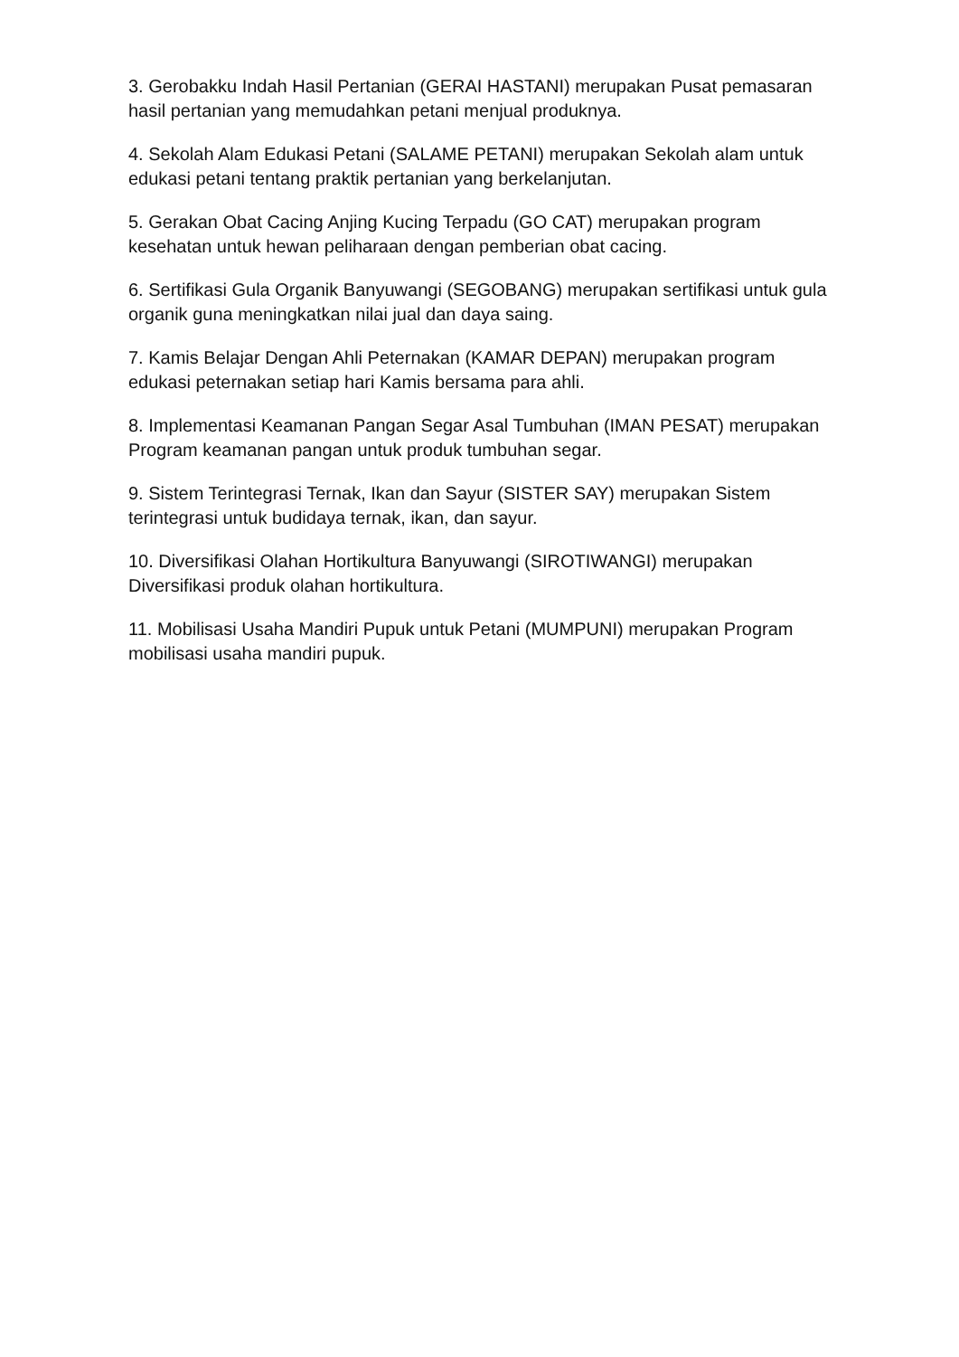3. Gerobakku Indah Hasil Pertanian (GERAI HASTANI) merupakan Pusat pemasaran hasil pertanian yang memudahkan petani menjual produknya.
4. Sekolah Alam Edukasi Petani (SALAME PETANI) merupakan Sekolah alam untuk edukasi petani tentang praktik pertanian yang berkelanjutan.
5. Gerakan Obat Cacing Anjing Kucing Terpadu (GO CAT) merupakan program kesehatan untuk hewan peliharaan dengan pemberian obat cacing.
6. Sertifikasi Gula Organik Banyuwangi (SEGOBANG) merupakan sertifikasi untuk gula organik guna meningkatkan nilai jual dan daya saing.
7. Kamis Belajar Dengan Ahli Peternakan (KAMAR DEPAN) merupakan program edukasi peternakan setiap hari Kamis bersama para ahli.
8. Implementasi Keamanan Pangan Segar Asal Tumbuhan (IMAN PESAT) merupakan Program keamanan pangan untuk produk tumbuhan segar.
9. Sistem Terintegrasi Ternak, Ikan dan Sayur (SISTER SAY) merupakan Sistem terintegrasi untuk budidaya ternak, ikan, dan sayur.
10. Diversifikasi Olahan Hortikultura Banyuwangi (SIROTIWANGI) merupakan Diversifikasi produk olahan hortikultura.
11. Mobilisasi Usaha Mandiri Pupuk untuk Petani (MUMPUNI) merupakan Program mobilisasi usaha mandiri pupuk.